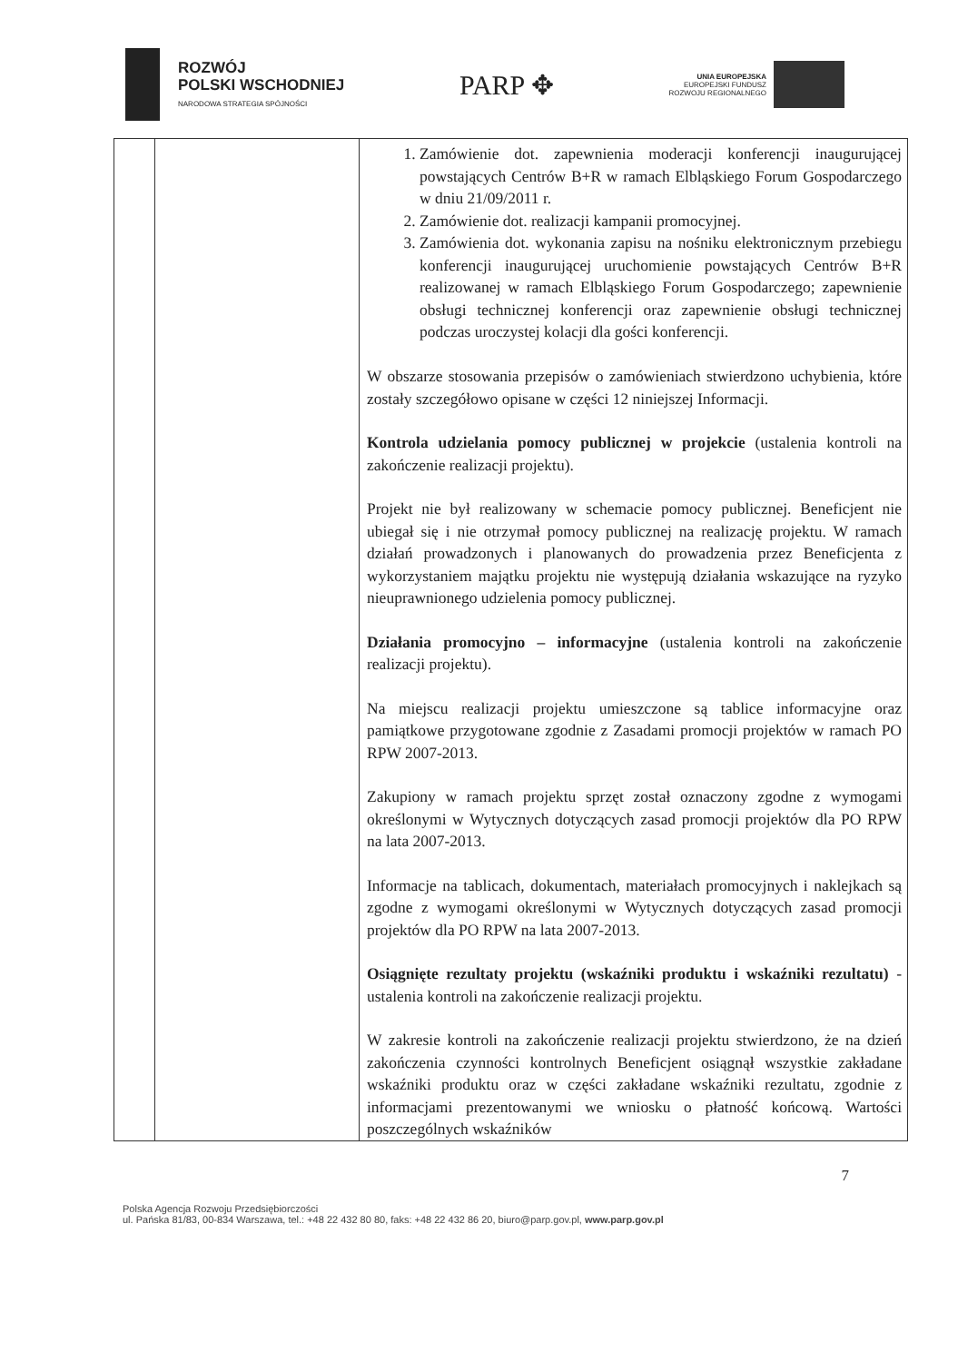ROZWÓJ
POLSKI WSCHODNIEJ
NARODOWA STRATEGIA SPÓJNOŚCI
PARP ✥
UNIA EUROPEJSKA
EUROPEJSKI FUNDUSZ
ROZWOJU REGIONALNEGO
| | | 1. Zamówienie dot. zapewnienia moderacji konferencji inaugurującej powstających Centrów B+R w ramach Elbląskiego Forum Gospodarczego w dniu 21/09/2011 r. 2. Zamówienie dot. realizacji kampanii promocyjnej. 3. Zamówienia dot. wykonania zapisu na nośniku elektronicznym przebiegu konferencji inaugurującej uruchomienie powstających Centrów B+R realizowanej w ramach Elbląskiego Forum Gospodarczego; zapewnienie obsługi technicznej konferencji oraz zapewnienie obsługi technicznej podczas uroczystej kolacji dla gości konferencji. W obszarze stosowania przepisów o zamówieniach stwierdzono uchybienia, które zostały szczegółowo opisane w części 12 niniejszej Informacji. Kontrola udzielania pomocy publicznej w projekcie (ustalenia kontroli na zakończenie realizacji projektu). Projekt nie był realizowany w schemacie pomocy publicznej. Beneficjent nie ubiegał się i nie otrzymał pomocy publicznej na realizację projektu. W ramach działań prowadzonych i planowanych do prowadzenia przez Beneficjenta z wykorzystaniem majątku projektu nie występują działania wskazujące na ryzyko nieuprawnionego udzielenia pomocy publicznej. Działania promocyjno – informacyjne (ustalenia kontroli na zakończenie realizacji projektu). Na miejscu realizacji projektu umieszczone są tablice informacyjne oraz pamiątkowe przygotowane zgodnie z Zasadami promocji projektów w ramach PO RPW 2007-2013. Zakupiony w ramach projektu sprzęt został oznaczony zgodne z wymogami określonymi w Wytycznych dotyczących zasad promocji projektów dla PO RPW na lata 2007-2013. Informacje na tablicach, dokumentach, materiałach promocyjnych i naklejkach są zgodne z wymogami określonymi w Wytycznych dotyczących zasad promocji projektów dla PO RPW na lata 2007-2013. Osiągnięte rezultaty projektu (wskaźniki produktu i wskaźniki rezultatu) - ustalenia kontroli na zakończenie realizacji projektu. W zakresie kontroli na zakończenie realizacji projektu stwierdzono, że na dzień zakończenia czynności kontrolnych Beneficjent osiągnął wszystkie zakładane wskaźniki produktu oraz w części zakładane wskaźniki rezultatu, zgodnie z informacjami prezentowanymi we wniosku o płatność końcową. Wartości poszczególnych wskaźników |
7
Polska Agencja Rozwoju Przedsiębiorczości
ul. Pańska 81/83, 00-834 Warszawa, tel.: +48 22 432 80 80, faks: +48 22 432 86 20, biuro@parp.gov.pl, www.parp.gov.pl